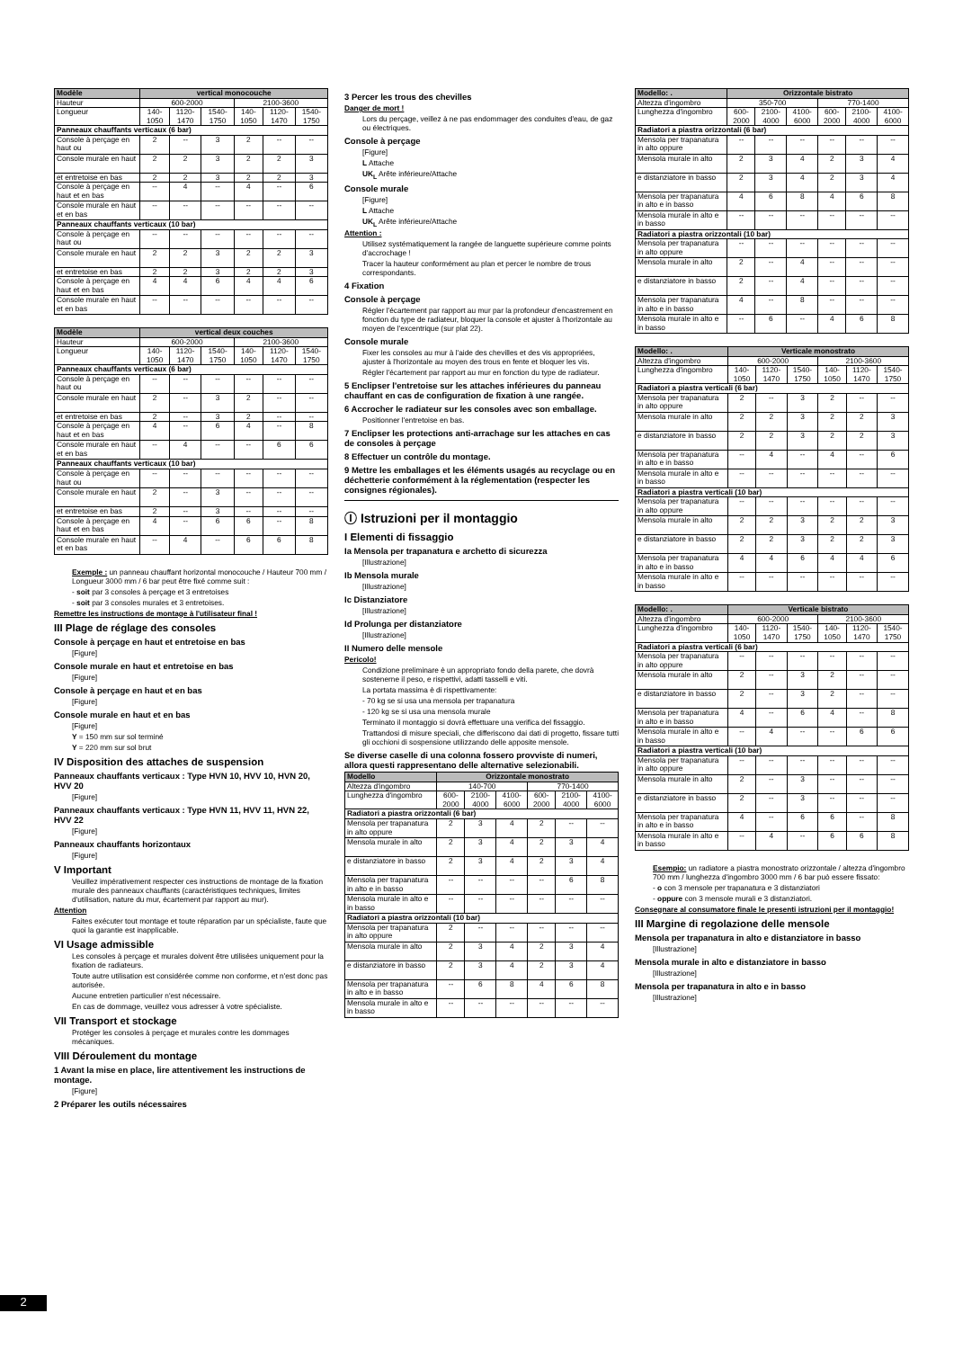| Modèle | vertical monocouche | | | | | |
| --- | --- | --- | --- | --- | --- | --- |
| Hauteur | 600-2000 | | | 2100-3600 | | |
| Longueur | 140-1050 | 1120-1470 | 1540-1750 | 140-1050 | 1120-1470 | 1540-1750 |
| Panneaux chauffants verticaux (6 bar) | | | | | | |
| Console à perçage en haut ou | 2 | -- | 3 | 2 | -- | -- |
| Console murale en haut | 2 | 2 | 3 | 2 | 2 | 3 |
| et entretoise en bas | 2 | 2 | 3 | 2 | 2 | 3 |
| Console à perçage en haut et en bas | -- | 4 | -- | 4 | -- | 6 |
| Console murale en haut et en bas | -- | -- | -- | -- | -- | -- |
| Panneaux chauffants verticaux (10 bar) | | | | | | |
| Console à perçage en haut ou | -- | -- | -- | -- | -- | -- |
| Console murale en haut | 2 | 2 | 3 | 2 | 2 | 3 |
| et entretoise en bas | 2 | 2 | 3 | 2 | 2 | 3 |
| Console à perçage en haut et en bas | 4 | 4 | 6 | 4 | 4 | 6 |
| Console murale en haut et en bas | -- | -- | -- | -- | -- | -- |
| Modèle | vertical deux couches | | | | | |
| --- | --- | --- | --- | --- | --- | --- |
| Hauteur | 600-2000 | | | 2100-3600 | | |
| Longueur | 140-1050 | 1120-1470 | 1540-1750 | 140-1050 | 1120-1470 | 1540-1750 |
| Panneaux chauffants verticaux (6 bar) | | | | | | |
| Console à perçage en haut ou | -- | -- | -- | -- | -- | -- |
| Console murale en haut | 2 | -- | 3 | 2 | -- | -- |
| et entretoise en bas | 2 | -- | 3 | 2 | -- | -- |
| Console à perçage en haut et en bas | 4 | -- | 6 | 4 | -- | 8 |
| Console murale en haut et en bas | -- | 4 | -- | -- | 6 | 6 |
| Panneaux chauffants verticaux (10 bar) | | | | | | |
| Console à perçage en haut ou | -- | -- | -- | -- | -- | -- |
| Console murale en haut | 2 | -- | 3 | -- | -- | -- |
| et entretoise en bas | 2 | -- | 3 | -- | -- | -- |
| Console à perçage en haut et en bas | 4 | -- | 6 | 6 | -- | 8 |
| Console murale en haut et en bas | -- | 4 | -- | 6 | 6 | 8 |
Exemple : un panneau chauffant horizontal monocouche / Hauteur 700 mm / Longueur 3000 mm / 6 bar peut être fixé comme suit :
- soit par 3 consoles à perçage et 3 entretoises
- soit par 3 consoles murales et 3 entretoises.
Remettre les instructions de montage à l'utilisateur final !
III Plage de réglage des consoles
Console à perçage en haut et entretoise en bas
[Figure]
Console murale en haut et entretoise en bas
[Figure]
Console à perçage en haut et en bas
[Figure]
Console murale en haut et en bas
[Figure]
Y = 150 mm sur sol terminé
Y = 220 mm sur sol brut
IV Disposition des attaches de suspension
Panneaux chauffants verticaux : Type HVN 10, HVV 10, HVN 20, HVV 20
[Figure]
Panneaux chauffants verticaux : Type HVN 11, HVV 11, HVN 22, HVV 22
[Figure]
Panneaux chauffants horizontaux
[Figure]
V Important
Veuillez impérativement respecter ces instructions de montage de la fixation murale des panneaux chauffants (caractéristiques techniques, limites d'utilisation, nature du mur, écartement par rapport au mur).
Attention
Faites exécuter tout montage et toute réparation par un spécialiste, faute que quoi la garantie est inapplicable.
VI Usage admissible
Les consoles à perçage et murales doivent être utilisées uniquement pour la fixation de radiateurs.
Toute autre utilisation est considérée comme non conforme, et n'est donc pas autorisée.
Aucune entretien particulier n'est nécessaire.
En cas de dommage, veuillez vous adresser à votre spécialiste.
VII Transport et stockage
Protéger les consoles à perçage et murales contre les dommages mécaniques.
VIII Déroulement du montage
1 Avant la mise en place, lire attentivement les instructions de montage.
[Figure]
2 Préparer les outils nécessaires
3 Percer les trous des chevilles
Danger de mort !
Lors du perçage, veillez à ne pas endommager des conduites d'eau, de gaz ou électriques.
Console à perçage
[Figure]
L Attache
UK<sub>L</sub> Arête inférieure/Attache
Console murale
[Figure]
L Attache
UK<sub>L</sub> Arête inférieure/Attache
Attention :
Utilisez systématiquement la rangée de languette supérieure comme points d'accrochage !
Tracer la hauteur conformément au plan et percer le nombre de trous correspondants.
4 Fixation
Console à perçage
Régler l'écartement par rapport au mur par la profondeur d'encastrement en fonction du type de radiateur, bloquer la console et ajuster à l'horizontale au moyen de l'excentrique (sur plat 22).
Console murale
Fixer les consoles au mur à l'aide des chevilles et des vis appropriées, ajuster à l'horizontale au moyen des trous en fente et bloquer les vis.
Régler l'écartement par rapport au mur en fonction du type de radiateur.
5 Enclipser l'entretoise sur les attaches inférieures du panneau chauffant en cas de configuration de fixation à une rangée.
6 Accrocher le radiateur sur les consoles avec son emballage.
Positionner l'entretoise en bas.
7 Enclipser les protections anti-arrachage sur les attaches en cas de consoles à perçage
8 Effectuer un contrôle du montage.
9 Mettre les emballages et les éléments usagés au recyclage ou en déchetterie conformément à la réglementation (respecter les consignes régionales).
Ⓘ Istruzioni per il montaggio
I Elementi di fissaggio
Ia Mensola per trapanatura e archetto di sicurezza
[Illustrazione]
Ib Mensola murale
[Illustrazione]
Ic Distanziatore
[Illustrazione]
Id Prolunga per distanziatore
[Illustrazione]
II Numero delle mensole
Pericolo!
Condizione preliminare è un appropriato fondo della parete, che dovrà sostenerne il peso, e rispettivi, adatti tasselli e viti.
La portata massima è di rispettivamente:
- 70 kg se si usa una mensola per trapanatura
- 120 kg se si usa una mensola murale
Terminato il montaggio si dovrà effettuare una verifica del fissaggio.
Trattandosi di misure speciali, che differiscono dai dati di progetto, fissare tutti gli occhioni di sospensione utilizzando delle apposite mensole.
Se diverse caselle di una colonna fossero provviste di numeri, allora questi rappresentano delle alternative selezionabili.
| Modello | Orizzontale monostrato | | | | | |
| --- | --- | --- | --- | --- | --- | --- |
| Altezza d'ingombro | 140-700 | | | 770-1400 | | |
| Lunghezza d'ingombro | 600-2000 | 2100-4000 | 4100-6000 | 600-2000 | 2100-4000 | 4100-6000 |
| Radiatori a piastra orizzontali (6 bar) | | | | | | |
| Mensola per trapanatura in alto oppure | 2 | 3 | 4 | 2 | -- | -- |
| Mensola murale in alto | 2 | 3 | 4 | 2 | 3 | 4 |
| e distanziatore in basso | 2 | 3 | 4 | 2 | 3 | 4 |
| Mensola per trapanatura in alto e in basso | -- | -- | -- | -- | 6 | 8 |
| Mensola murale in alto e in basso | -- | -- | -- | -- | -- | -- |
| Radiatori a piastra orizzontali (10 bar) | | | | | | |
| Mensola per trapanatura in alto oppure | 2 | -- | -- | -- | -- | -- |
| Mensola murale in alto | 2 | 3 | 4 | 2 | 3 | 4 |
| e distanziatore in basso | 2 | 3 | 4 | 2 | 3 | 4 |
| Mensola per trapanatura in alto e in basso | -- | 6 | 8 | 4 | 6 | 8 |
| Mensola murale in alto e in basso | -- | -- | -- | -- | -- | -- |
| Modello: . | Orizzontale bistrato | | | | | |
| --- | --- | --- | --- | --- | --- | --- |
| Altezza d'ingombro | 350-700 | | | 770-1400 | | |
| Lunghezza d'ingombro | 600-2000 | 2100-4000 | 4100-6000 | 600-2000 | 2100-4000 | 4100-6000 |
| Radiatori a piastra orizzontali (6 bar) | | | | | | |
| Mensola per trapanatura in alto oppure | -- | -- | -- | -- | -- | -- |
| Mensola murale in alto | 2 | 3 | 4 | 2 | 3 | 4 |
| e distanziatore in basso | 2 | 3 | 4 | 2 | 3 | 4 |
| Mensola per trapanatura in alto e in basso | 4 | 6 | 8 | 4 | 6 | 8 |
| Mensola murale in alto e in basso | -- | -- | -- | -- | -- | -- |
| Radiatori a piastra orizzontali (10 bar) | | | | | | |
| Mensola per trapanatura in alto oppure | -- | -- | -- | -- | -- | -- |
| Mensola murale in alto | 2 | -- | 4 | -- | -- | -- |
| e distanziatore in basso | 2 | -- | 4 | -- | -- | -- |
| Mensola per trapanatura in alto e in basso | 4 | -- | 8 | -- | -- | -- |
| Mensola murale in alto e in basso | -- | 6 | -- | 4 | 6 | 8 |
| Modello: . | Verticale monostrato | | | | | |
| --- | --- | --- | --- | --- | --- | --- |
| Altezza d'ingombro | 600-2000 | | | 2100-3600 | | |
| Lunghezza d'ingombro | 140-1050 | 1120-1470 | 1540-1750 | 140-1050 | 1120-1470 | 1540-1750 |
| Radiatori a piastra verticali (6 bar) | | | | | | |
| Mensola per trapanatura in alto oppure | 2 | -- | 3 | 2 | -- | -- |
| Mensola murale in alto | 2 | 2 | 3 | 2 | 2 | 3 |
| e distanziatore in basso | 2 | 2 | 3 | 2 | 2 | 3 |
| Mensola per trapanatura in alto e in basso | -- | 4 | -- | 4 | -- | 6 |
| Mensola murale in alto e in basso | -- | -- | -- | -- | -- | -- |
| Radiatori a piastra verticali (10 bar) | | | | | | |
| Mensola per trapanatura in alto oppure | -- | -- | -- | -- | -- | -- |
| Mensola murale in alto | 2 | 2 | 3 | 2 | 2 | 3 |
| e distanziatore in basso | 2 | 2 | 3 | 2 | 2 | 3 |
| Mensola per trapanatura in alto e in basso | 4 | 4 | 6 | 4 | 4 | 6 |
| Mensola murale in alto e in basso | -- | -- | -- | -- | -- | -- |
| Modello: . | Verticale bistrato | | | | | |
| --- | --- | --- | --- | --- | --- | --- |
| Altezza d'ingombro | 600-2000 | | | 2100-3600 | | |
| Lunghezza d'ingombro | 140-1050 | 1120-1470 | 1540-1750 | 140-1050 | 1120-1470 | 1540-1750 |
| Radiatori a piastra verticali (6 bar) | | | | | | |
| Mensola per trapanatura in alto oppure | -- | -- | -- | -- | -- | -- |
| Mensola murale in alto | 2 | -- | 3 | 2 | -- | -- |
| e distanziatore in basso | 2 | -- | 3 | 2 | -- | -- |
| Mensola per trapanatura in alto e in basso | 4 | -- | 6 | 4 | -- | 8 |
| Mensola murale in alto e in basso | -- | 4 | -- | -- | 6 | 6 |
| Radiatori a piastra verticali (10 bar) | | | | | | |
| Mensola per trapanatura in alto oppure | -- | -- | -- | -- | -- | -- |
| Mensola murale in alto | 2 | -- | 3 | -- | -- | -- |
| e distanziatore in basso | 2 | -- | 3 | -- | -- | -- |
| Mensola per trapanatura in alto e in basso | 4 | -- | 6 | 6 | -- | 8 |
| Mensola murale in alto e in basso | -- | 4 | -- | 6 | 6 | 8 |
Esempio: un radiatore a piastra monostrato orizzontale / altezza d'ingombro 700 mm / lunghezza d'ingombro 3000 mm / 6 bar può essere fissato:
- o con 3 mensole per trapanatura e 3 distanziatori
- oppure con 3 mensole murali e 3 distanziatori.
Consegnare al consumatore finale le presenti istruzioni per il montaggio!
III Margine di regolazione delle mensole
Mensola per trapanatura in alto e distanziatore in basso
[Illustrazione]
Mensola murale in alto e distanziatore in basso
[Illustrazione]
Mensola per trapanatura in alto e in basso
[Illustrazione]
2